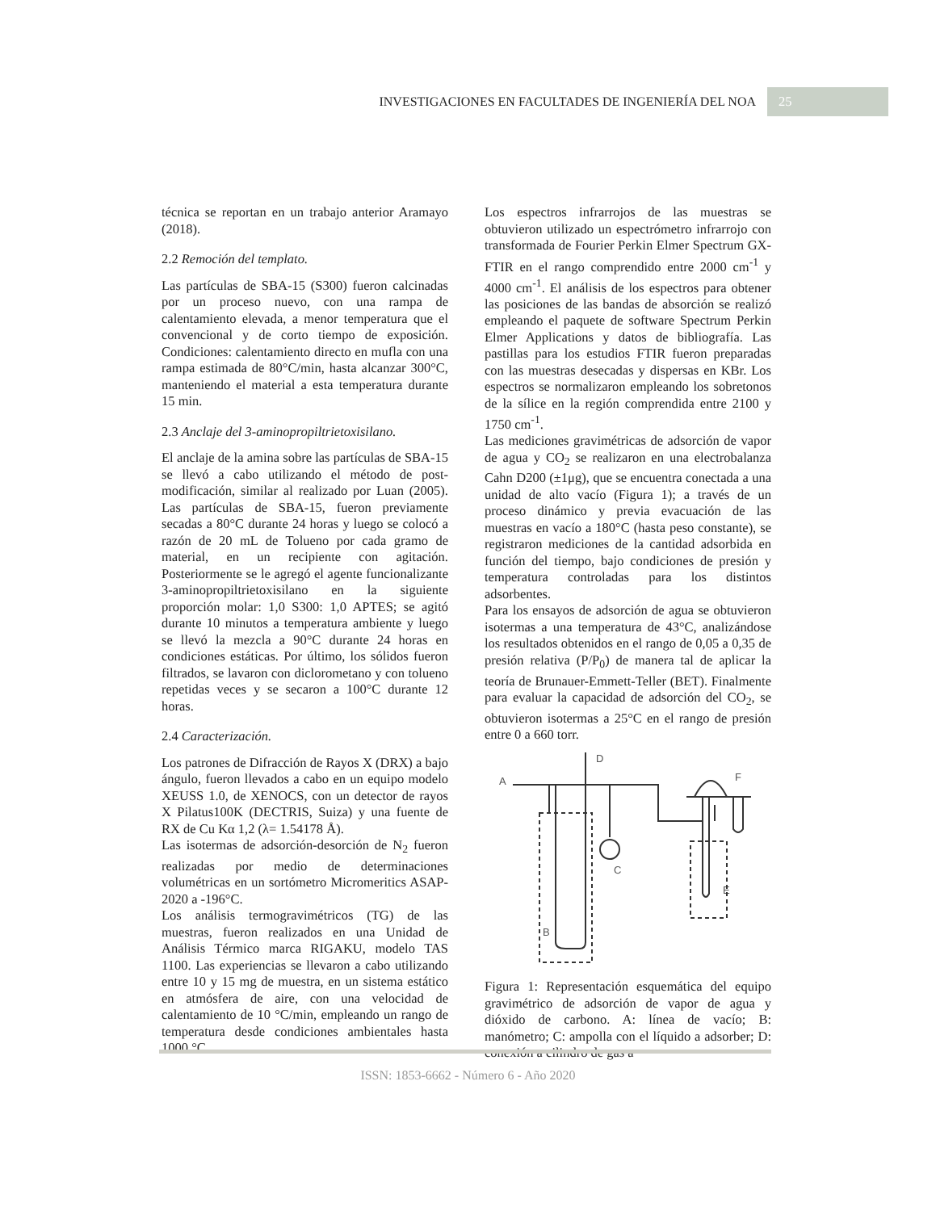INVESTIGACIONES EN FACULTADES DE INGENIERÍA DEL NOA
25
técnica se reportan en un trabajo anterior Aramayo (2018).
2.2 Remoción del templato.
Las partículas de SBA-15 (S300) fueron calcinadas por un proceso nuevo, con una rampa de calentamiento elevada, a menor temperatura que el convencional y de corto tiempo de exposición. Condiciones: calentamiento directo en mufla con una rampa estimada de 80°C/min, hasta alcanzar 300°C, manteniendo el material a esta temperatura durante 15 min.
2.3 Anclaje del 3-aminopropiltrietoxisilano.
El anclaje de la amina sobre las partículas de SBA-15 se llevó a cabo utilizando el método de post-modificación, similar al realizado por Luan (2005). Las partículas de SBA-15, fueron previamente secadas a 80°C durante 24 horas y luego se colocó a razón de 20 mL de Tolueno por cada gramo de material, en un recipiente con agitación. Posteriormente se le agregó el agente funcionalizante 3-aminopropiltrietoxisilano en la siguiente proporción molar: 1,0 S300: 1,0 APTES; se agitó durante 10 minutos a temperatura ambiente y luego se llevó la mezcla a 90°C durante 24 horas en condiciones estáticas. Por último, los sólidos fueron filtrados, se lavaron con diclorometano y con tolueno repetidas veces y se secaron a 100°C durante 12 horas.
2.4 Caracterización.
Los patrones de Difracción de Rayos X (DRX) a bajo ángulo, fueron llevados a cabo en un equipo modelo XEUSS 1.0, de XENOCS, con un detector de rayos X Pilatus100K (DECTRIS, Suiza) y una fuente de RX de Cu Kα 1,2 (λ= 1.54178 Å).
Las isotermas de adsorción-desorción de N<sub>2</sub> fueron realizadas por medio de determinaciones volumétricas en un sortómetro Micromeritics ASAP-2020 a -196°C.
Los análisis termogravimétricos (TG) de las muestras, fueron realizados en una Unidad de Análisis Térmico marca RIGAKU, modelo TAS 1100. Las experiencias se llevaron a cabo utilizando entre 10 y 15 mg de muestra, en un sistema estático en atmósfera de aire, con una velocidad de calentamiento de 10 °C/min, empleando un rango de temperatura desde condiciones ambientales hasta 1000 °C.
Los espectros infrarrojos de las muestras se obtuvieron utilizado un espectrómetro infrarrojo con transformada de Fourier Perkin Elmer Spectrum GX-FTIR en el rango comprendido entre 2000 cm<sup>-1</sup> y 4000 cm<sup>-1</sup>. El análisis de los espectros para obtener las posiciones de las bandas de absorción se realizó empleando el paquete de software Spectrum Perkin Elmer Applications y datos de bibliografía. Las pastillas para los estudios FTIR fueron preparadas con las muestras desecadas y dispersas en KBr. Los espectros se normalizaron empleando los sobretonos de la sílice en la región comprendida entre 2100 y 1750 cm<sup>-1</sup>.
Las mediciones gravimétricas de adsorción de vapor de agua y CO<sub>2</sub> se realizaron en una electrobalanza Cahn D200 (±1μg), que se encuentra conectada a una unidad de alto vacío (Figura 1); a través de un proceso dinámico y previa evacuación de las muestras en vacío a 180°C (hasta peso constante), se registraron mediciones de la cantidad adsorbida en función del tiempo, bajo condiciones de presión y temperatura controladas para los distintos adsorbentes.
Para los ensayos de adsorción de agua se obtuvieron isotermas a una temperatura de 43°C, analizándose los resultados obtenidos en el rango de 0,05 a 0,35 de presión relativa (P/P<sub>0</sub>) de manera tal de aplicar la teoría de Brunauer-Emmett-Teller (BET). Finalmente para evaluar la capacidad de adsorción del CO<sub>2</sub>, se obtuvieron isotermas a 25°C en el rango de presión entre 0 a 660 torr.
A
D
F
C
E
B
Figura 1: Representación esquemática del equipo gravimétrico de adsorción de vapor de agua y dióxido de carbono. A: línea de vacío; B: manómetro; C: ampolla con el líquido a adsorber; D: conexión a cilindro de gas a
ISSN: 1853-6662 - Número 6 - Año 2020